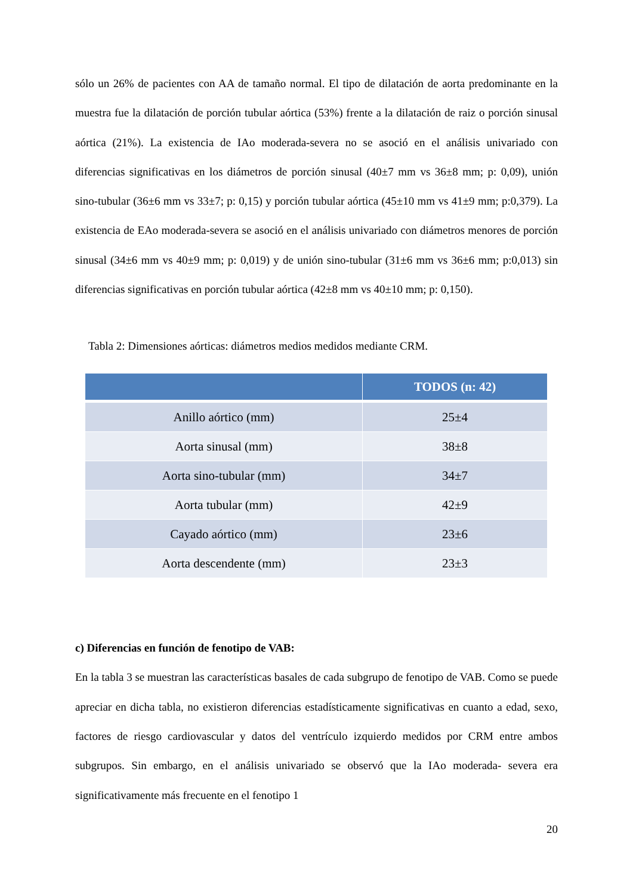sólo un 26% de pacientes con AA de tamaño normal. El tipo de dilatación de aorta predominante en la muestra fue la dilatación de porción tubular aórtica (53%) frente a la dilatación de raiz o porción sinusal aórtica (21%). La existencia de IAo moderada-severa no se asoció en el análisis univariado con diferencias significativas en los diámetros de porción sinusal (40±7 mm vs 36±8 mm; p: 0,09), unión sino-tubular (36±6 mm vs 33±7; p: 0,15) y porción tubular aórtica (45±10 mm vs 41±9 mm; p:0,379). La existencia de EAo moderada-severa se asoció en el análisis univariado con diámetros menores de porción sinusal (34±6 mm vs 40±9 mm; p: 0,019) y de unión sino-tubular (31±6 mm vs 36±6 mm; p:0,013) sin diferencias significativas en porción tubular aórtica (42±8 mm vs 40±10 mm; p: 0,150).
Tabla 2: Dimensiones aórticas: diámetros medios medidos mediante CRM.
| | TODOS (n: 42) |
| --- | --- |
| Anillo aórtico (mm) | 25±4 |
| Aorta sinusal (mm) | 38±8 |
| Aorta sino-tubular (mm) | 34±7 |
| Aorta tubular (mm) | 42±9 |
| Cayado aórtico (mm) | 23±6 |
| Aorta descendente (mm) | 23±3 |
c) Diferencias en función de fenotipo de VAB:
En la tabla 3 se muestran las características basales de cada subgrupo de fenotipo de VAB. Como se puede apreciar en dicha tabla, no existieron diferencias estadísticamente significativas en cuanto a edad, sexo, factores de riesgo cardiovascular y datos del ventrículo izquierdo medidos por CRM entre ambos subgrupos. Sin embargo, en el análisis univariado se observó que la IAo moderada- severa era significativamente más frecuente en el fenotipo 1
20